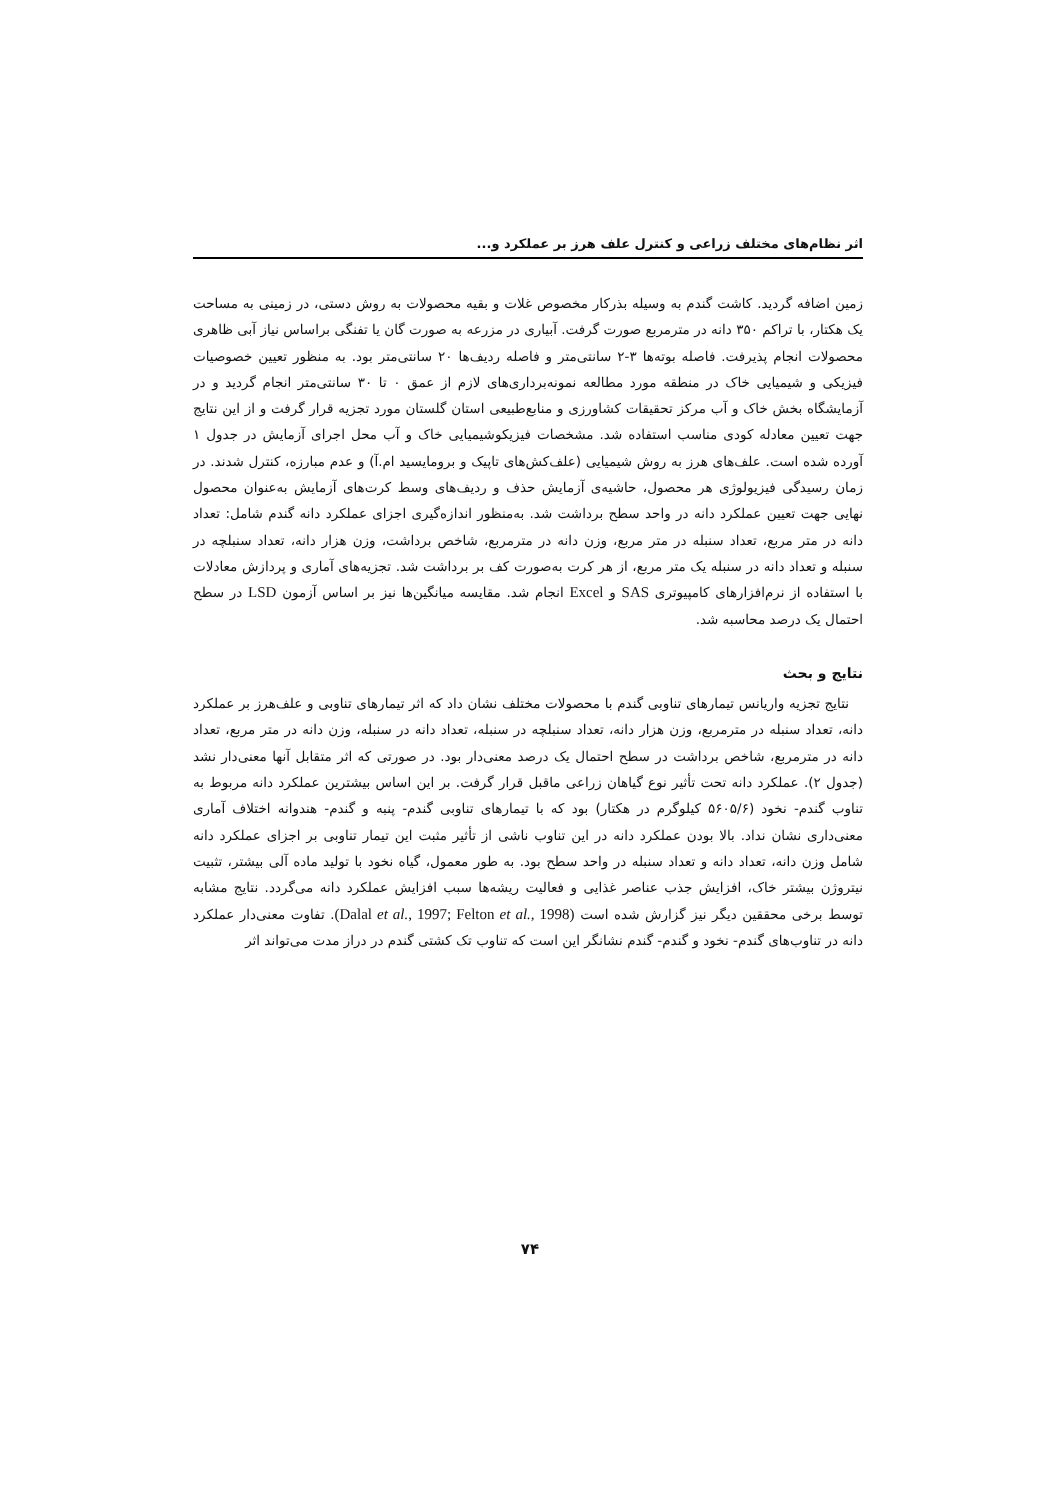اثر نظام‌های مختلف زراعی و کنترل علف هرز بر عملکرد و...
زمین اضافه گردید. کاشت گندم به وسیله بذرکار مخصوص غلات و بقیه محصولات به روش دستی، در زمینی به مساحت یک هکتار، با تراکم ۳۵۰ دانه در مترمربع صورت گرفت. آبیاری در مزرعه به صورت گان یا تفنگی براساس نیاز آبی ظاهری محصولات انجام پذیرفت. فاصله بوته‌ها ۳-۲ سانتی‌متر و فاصله ردیف‌ها ۲۰ سانتی‌متر بود. به منظور تعیین خصوصیات فیزیکی و شیمیایی خاک در منطقه مورد مطالعه نمونه‌برداری‌های لازم از عمق ۰ تا ۳۰ سانتی‌متر انجام گردید و در آزمایشگاه بخش خاک و آب مرکز تحقیقات کشاورزی و منابع‌طبیعی استان گلستان مورد تجزیه قرار گرفت و از این نتایج جهت تعیین معادله کودی مناسب استفاده شد. مشخصات فیزیکوشیمیایی خاک و آب محل اجرای آزمایش در جدول ۱ آورده شده است. علف‌های هرز به روش شیمیایی (علف‌کش‌های تاپیک و برومایسید ام.آ) و عدم مبارزه، کنترل شدند. در زمان رسیدگی فیزیولوژی هر محصول، حاشیه‌ی آزمایش حذف و ردیف‌های وسط کرت‌های آزمایش به‌عنوان محصول نهایی جهت تعیین عملکرد دانه در واحد سطح برداشت شد. به‌منظور اندازه‌گیری اجزای عملکرد دانه گندم شامل: تعداد دانه در متر مربع، تعداد سنبله در متر مربع، وزن دانه در مترمربع، شاخص برداشت، وزن هزار دانه، تعداد سنبلچه در سنبله و تعداد دانه در سنبله یک متر مربع، از هر کرت به‌صورت کف بر برداشت شد. تجزیه‌های آماری و پردازش معادلات با استفاده از نرم‌افزارهای کامپیوتری SAS و Excel انجام شد. مقایسه میانگین‌ها نیز بر اساس آزمون LSD در سطح احتمال یک درصد محاسبه شد.
نتایج و بحث
نتایج تجزیه واریانس تیمارهای تناوبی گندم با محصولات مختلف نشان داد که اثر تیمارهای تناوبی و علف‌هرز بر عملکرد دانه، تعداد سنبله در مترمربع، وزن هزار دانه، تعداد سنبلچه در سنبله، تعداد دانه در سنبله، وزن دانه در متر مربع، تعداد دانه در مترمربع، شاخص برداشت در سطح احتمال یک درصد معنی‌دار بود. در صورتی که اثر متقابل آنها معنی‌دار نشد (جدول ۲). عملکرد دانه تحت تأثیر نوع گیاهان زراعی ماقبل قرار گرفت. بر این اساس بیشترین عملکرد دانه مربوط به تناوب گندم- نخود (۵۶۰۵/۶ کیلوگرم در هکتار) بود که با تیمارهای تناوبی گندم- پنبه و گندم- هندوانه اختلاف آماری معنی‌داری نشان نداد. بالا بودن عملکرد دانه در این تناوب ناشی از تأثیر مثبت این تیمار تناوبی بر اجزای عملکرد دانه شامل وزن دانه، تعداد دانه و تعداد سنبله در واحد سطح بود. به طور معمول، گیاه نخود با تولید ماده آلی بیشتر، تثبیت نیتروژن بیشتر خاک، افزایش جذب عناصر غذایی و فعالیت ریشه‌ها سبب افزایش عملکرد دانه می‌گردد. نتایج مشابه توسط برخی محققین دیگر نیز گزارش شده است (Dalal et al., 1997; Felton et al., 1998). تفاوت معنی‌دار عملکرد دانه در تناوب‌های گندم- نخود و گندم- گندم نشانگر این است که تناوب تک کشتی گندم در دراز مدت می‌تواند اثر
۷۴